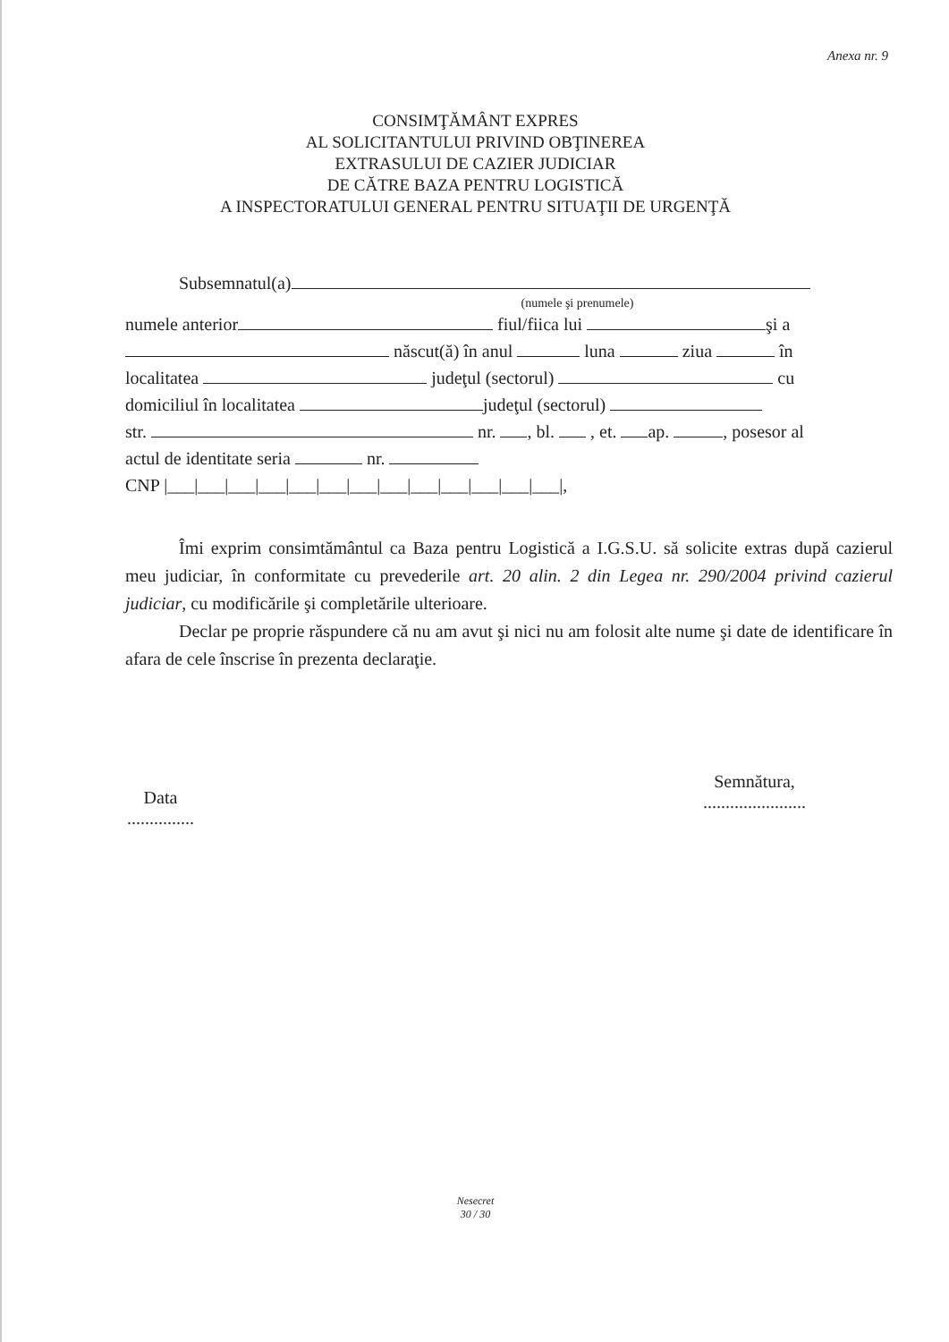Anexa nr. 9
CONSIMŢĂMÂNT EXPRES
AL SOLICITANTULUI PRIVIND OBŢINEREA
EXTRASULUI DE CAZIER JUDICIAR
DE CĂTRE BAZA PENTRU LOGISTICĂ
A INSPECTORATULUI GENERAL PENTRU SITUAŢII DE URGENŢĂ
Subsemnatul(a)
(numele şi prenumele)
numele anterior fiul/fiica lui şi a
născut(ă) în anul luna ziua în
localitatea judeţul (sectorul) cu
domiciliul în localitatea judeţul (sectorul)
str. nr. , bl. , et. ap. , posesor al
actul de identitate seria nr.
CNP |___|___|___|___|___|___|___|___|___|___|___|___|___|,
Îmi exprim consimtământul ca Baza pentru Logistică a I.G.S.U. să solicite extras după cazierul meu judiciar, în conformitate cu prevederile art. 20 alin. 2 din Legea nr. 290/2004 privind cazierul judiciar, cu modificările şi completările ulterioare.
Declar pe proprie răspundere că nu am avut şi nici nu am folosit alte nume şi date de identificare în afara de cele înscrise în prezenta declaraţie.
Data
...............
Semnătura,
.......................
Nesecret
30 / 30